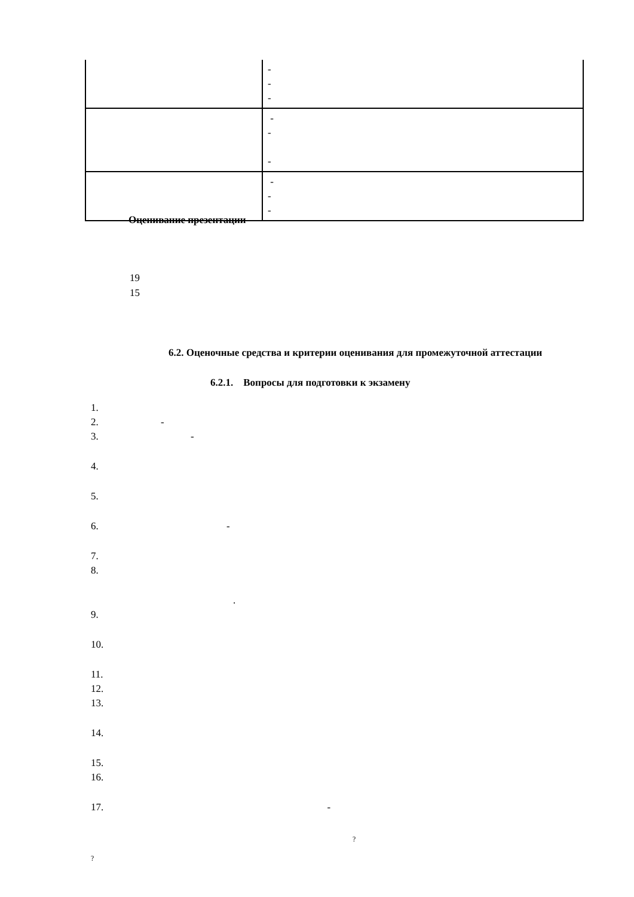| | - - - |
| | - - - |
| | - - - |
Оценивание презентации
19
15
6.2. Оценочные средства и критерии оценивания для промежуточной аттестации
6.2.1. Вопросы для подготовки к экзамену
1.
2. -
3. -
4.
5.
6. -
7.
8.
.
9.
10.
11.
12.
13.
14.
15.
16.
17. -
?
?